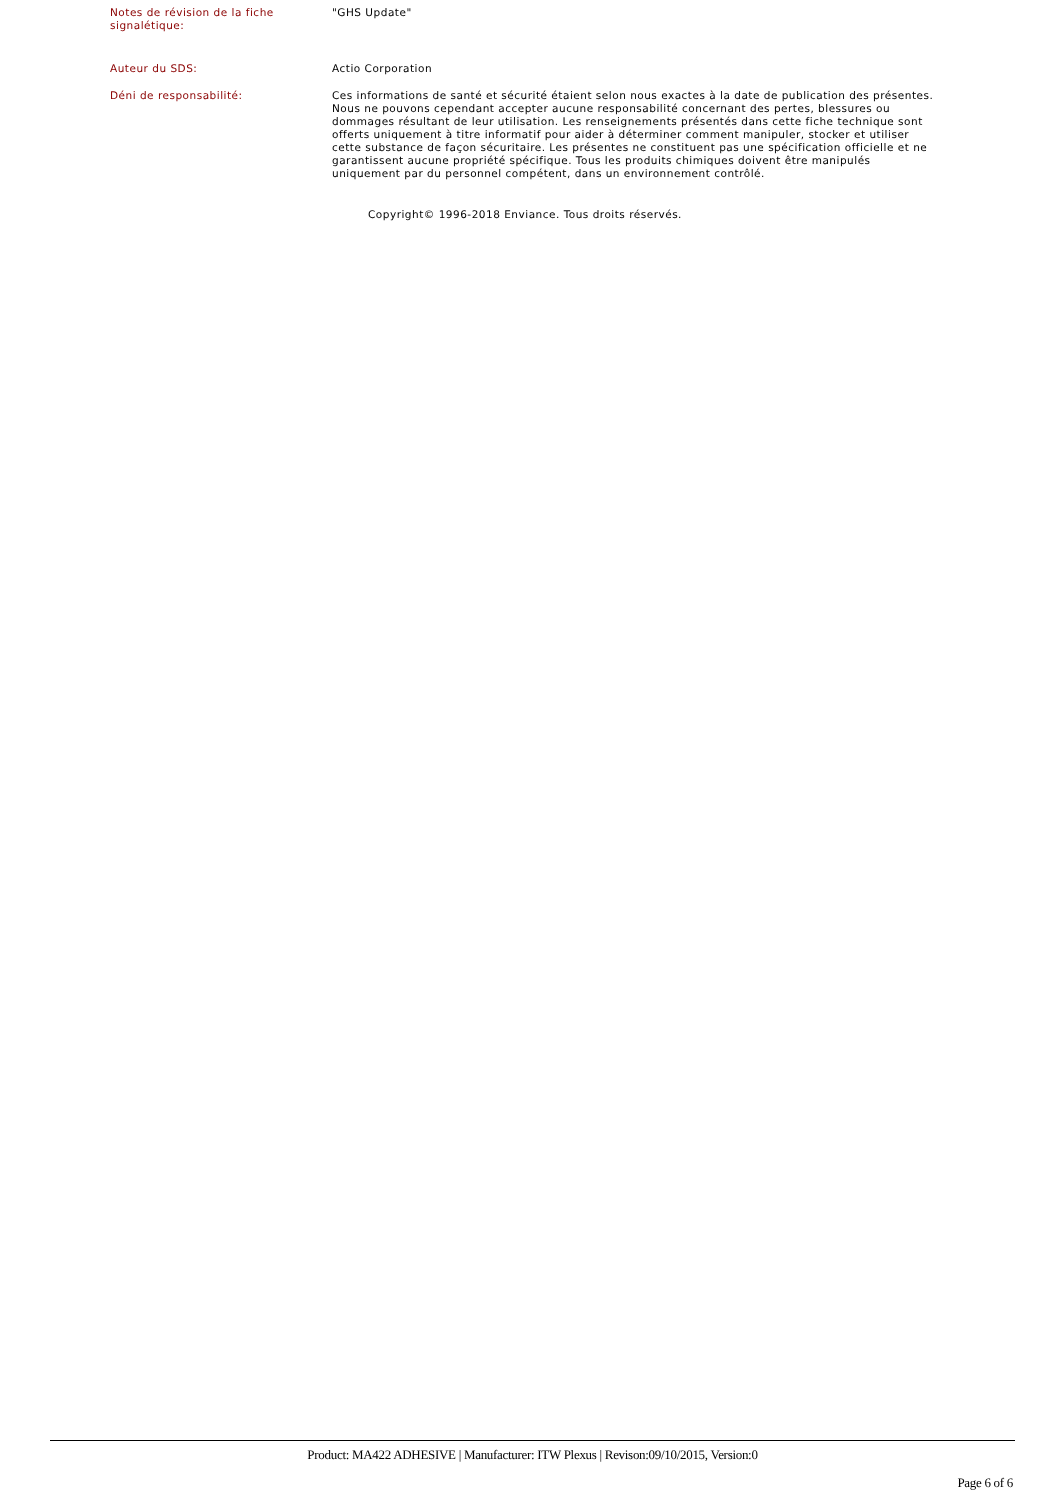Notes de révision de la fiche signalétique:
"GHS Update"
Auteur du SDS: Actio Corporation
Déni de responsabilité: Ces informations de santé et sécurité étaient selon nous exactes à la date de publication des présentes. Nous ne pouvons cependant accepter aucune responsabilité concernant des pertes, blessures ou dommages résultant de leur utilisation. Les renseignements présentés dans cette fiche technique sont offerts uniquement à titre informatif pour aider à déterminer comment manipuler, stocker et utiliser cette substance de façon sécuritaire. Les présentes ne constituent pas une spécification officielle et ne garantissent aucune propriété spécifique. Tous les produits chimiques doivent être manipulés uniquement par du personnel compétent, dans un environnement contrôlé.
Copyright© 1996-2018 Enviance. Tous droits réservés.
Product: MA422 ADHESIVE | Manufacturer: ITW Plexus | Revison:09/10/2015, Version:0
Page 6 of 6